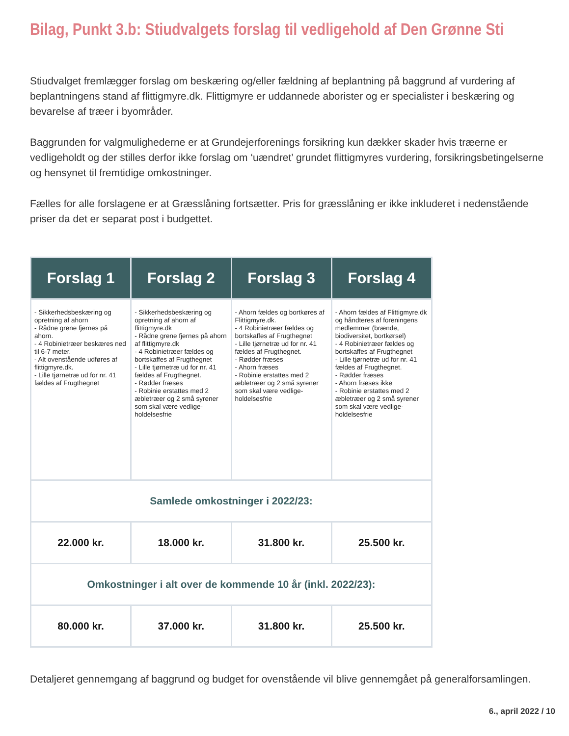Bilag, Punkt 3.b: Stiudvalgets forslag til vedligehold af Den Grønne Sti
Stiudvalget fremlægger forslag om beskæring og/eller fældning af beplantning på baggrund af vurdering af beplantningens stand af flittigmyre.dk. Flittigmyre er uddannede aborister og er specialister i beskæring og bevarelse af træer i byområder.
Baggrunden for valgmulighederne er at Grundejerforenings forsikring kun dækker skader hvis træerne er vedligeholdt og der stilles derfor ikke forslag om ‘uændret’ grundet flittigmyres vurdering, forsikringsbetingelserne og hensynet til fremtidige omkostninger.
Fælles for alle forslagene er at Græsslåning fortsætter. Pris for græsslåning er ikke inkluderet i nedenstående priser da det er separat post i budgettet.
| Forslag 1 | Forslag 2 | Forslag 3 | Forslag 4 |
| --- | --- | --- | --- |
| - Sikkerhedsbeskæring og opretning af ahorn - Rådne grene fjernes på ahorn. - 4 Robinietræer beskæres ned til 6-7 meter. - Alt ovenstående udføres af flittigmyre.dk. - Lille tjørnetræ ud for nr. 41 fældes af Frugthegnet | - Sikkerhedsbeskæring og opretning af ahorn af flittigmyre.dk - Rådne grene fjernes på ahorn af flittigmyre.dk - 4 Robinietræer fældes og bortskaffes af Frugthegnet - Lille tjørnetræ ud for nr. 41 fældes af Frugthegnet. - Rødder fræses - Robinie erstattes med 2 æbletræer og 2 små syrener som skal være vedlige-holdelsesfrie | - Ahorn fældes og bortkøres af Flittigmyre.dk. - 4 Robinietræer fældes og bortskaffes af Frugthegnet - Lille tjørnetræ ud for nr. 41 fældes af Frugthegnet. - Rødder fræses - Ahorn fræses - Robinie erstattes med 2 æbletræer og 2 små syrener som skal være vedlige-holdelsesfrie | - Ahorn fældes af Flittigmyre.dk og håndteres af foreningens medlemmer (brænde, biodiversitet, bortkørsel) - 4 Robinietræer fældes og bortskaffes af Frugthegnet - Lille tjørnetræ ud for nr. 41 fældes af Frugthegnet. - Rødder fræses - Ahorn fræses ikke - Robinie erstattes med 2 æbletræer og 2 små syrener som skal være vedlige-holdelsesfrie |
| Samlede omkostninger i 2022/23: | | | |
| 22.000 kr. | 18.000 kr. | 31.800 kr. | 25.500 kr. |
| Omkostninger i alt over de kommende 10 år (inkl. 2022/23): | | | |
| 80.000 kr. | 37.000 kr. | 31.800 kr. | 25.500 kr. |
Detaljeret gennemgang af baggrund og budget for ovenstående vil blive gennemgået på generalforsamlingen.
6., april 2022 / 10